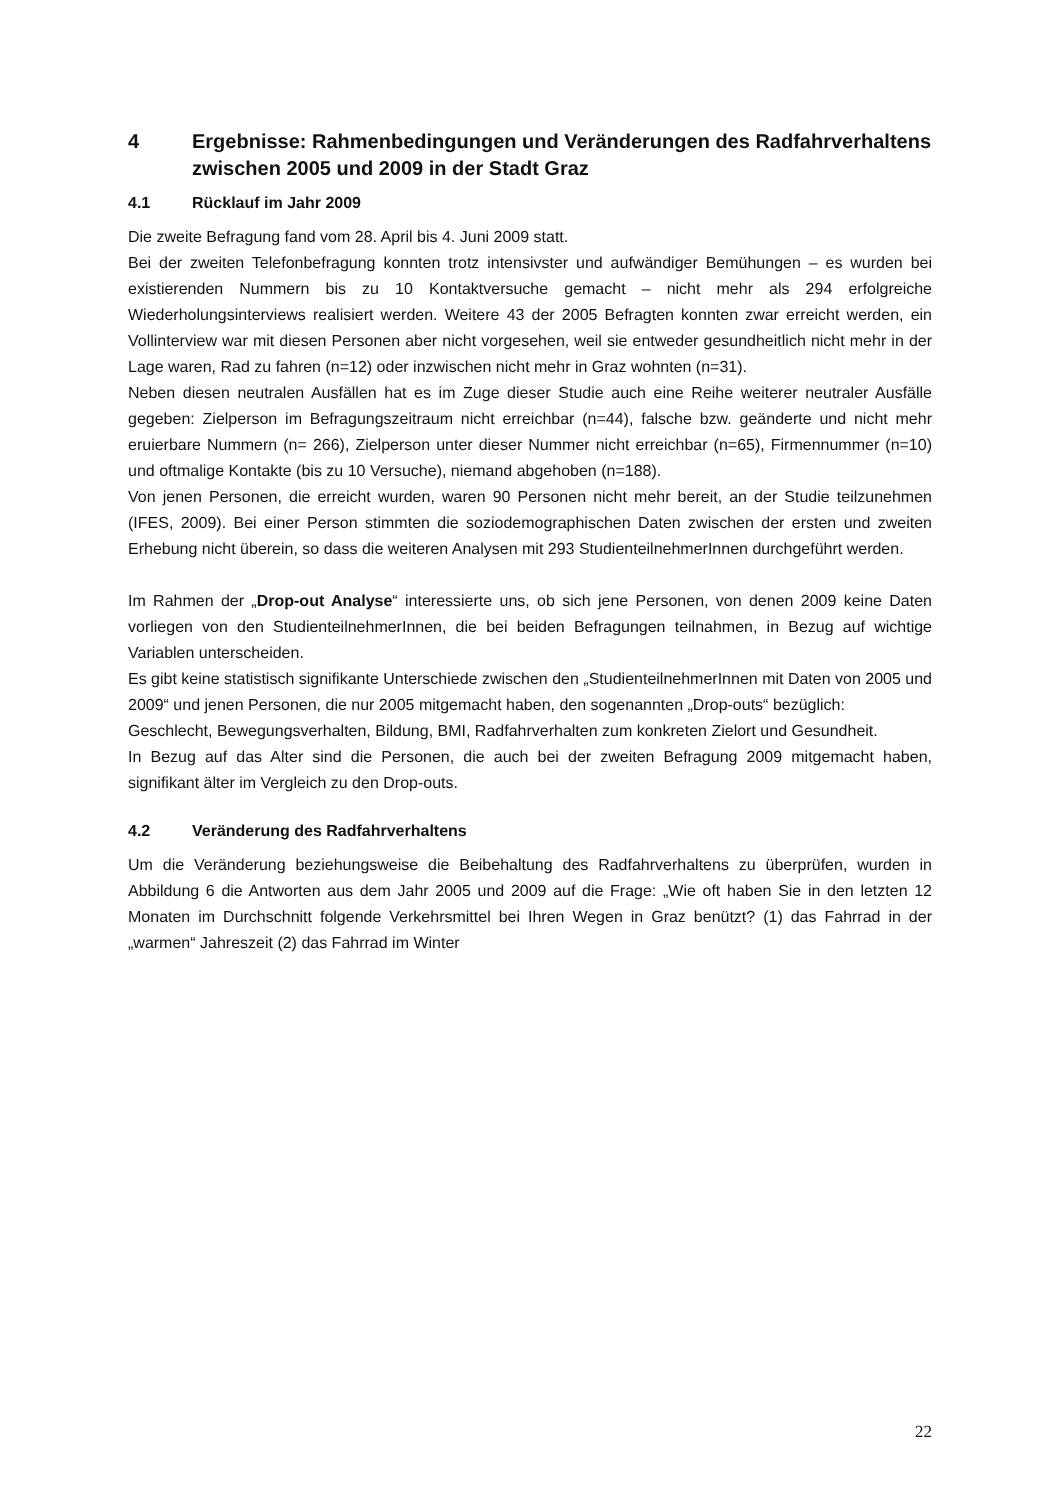4 Ergebnisse: Rahmenbedingungen und Veränderungen des Radfahrverhaltens zwischen 2005 und 2009 in der Stadt Graz
4.1 Rücklauf im Jahr 2009
Die zweite Befragung fand vom 28. April bis 4. Juni 2009 statt.
Bei der zweiten Telefonbefragung konnten trotz intensivster und aufwändiger Bemühungen – es wurden bei existierenden Nummern bis zu 10 Kontaktversuche gemacht – nicht mehr als 294 erfolgreiche Wiederholungsinterviews realisiert werden. Weitere 43 der 2005 Befragten konnten zwar erreicht werden, ein Vollinterview war mit diesen Personen aber nicht vorgesehen, weil sie entweder gesundheitlich nicht mehr in der Lage waren, Rad zu fahren (n=12) oder inzwischen nicht mehr in Graz wohnten (n=31).
Neben diesen neutralen Ausfällen hat es im Zuge dieser Studie auch eine Reihe weiterer neutraler Ausfälle gegeben: Zielperson im Befragungszeitraum nicht erreichbar (n=44), falsche bzw. geänderte und nicht mehr eruierbare Nummern (n= 266), Zielperson unter dieser Nummer nicht erreichbar (n=65), Firmennummer (n=10) und oftmalige Kontakte (bis zu 10 Versuche), niemand abgehoben (n=188).
Von jenen Personen, die erreicht wurden, waren 90 Personen nicht mehr bereit, an der Studie teilzunehmen (IFES, 2009). Bei einer Person stimmten die soziodemographischen Daten zwischen der ersten und zweiten Erhebung nicht überein, so dass die weiteren Analysen mit 293 StudienteilnehmerInnen durchgeführt werden.
Im Rahmen der „Drop-out Analyse“ interessierte uns, ob sich jene Personen, von denen 2009 keine Daten vorliegen von den StudienteilnehmerInnen, die bei beiden Befragungen teilnahmen, in Bezug auf wichtige Variablen unterscheiden.
Es gibt keine statistisch signifikante Unterschiede zwischen den „StudienteilnehmerInnen mit Daten von 2005 und 2009“ und jenen Personen, die nur 2005 mitgemacht haben, den sogenannten „Drop-outs“ bezüglich:
Geschlecht, Bewegungsverhalten, Bildung, BMI, Radfahrverhalten zum konkreten Zielort und Gesundheit.
In Bezug auf das Alter sind die Personen, die auch bei der zweiten Befragung 2009 mitgemacht haben, signifikant älter im Vergleich zu den Drop-outs.
4.2 Veränderung des Radfahrverhaltens
Um die Veränderung beziehungsweise die Beibehaltung des Radfahrverhaltens zu überprüfen, wurden in Abbildung 6 die Antworten aus dem Jahr 2005 und 2009 auf die Frage: „Wie oft haben Sie in den letzten 12 Monaten im Durchschnitt folgende Verkehrsmittel bei Ihren Wegen in Graz benützt? (1) das Fahrrad in der „warmen“ Jahreszeit (2) das Fahrrad im Winter
22